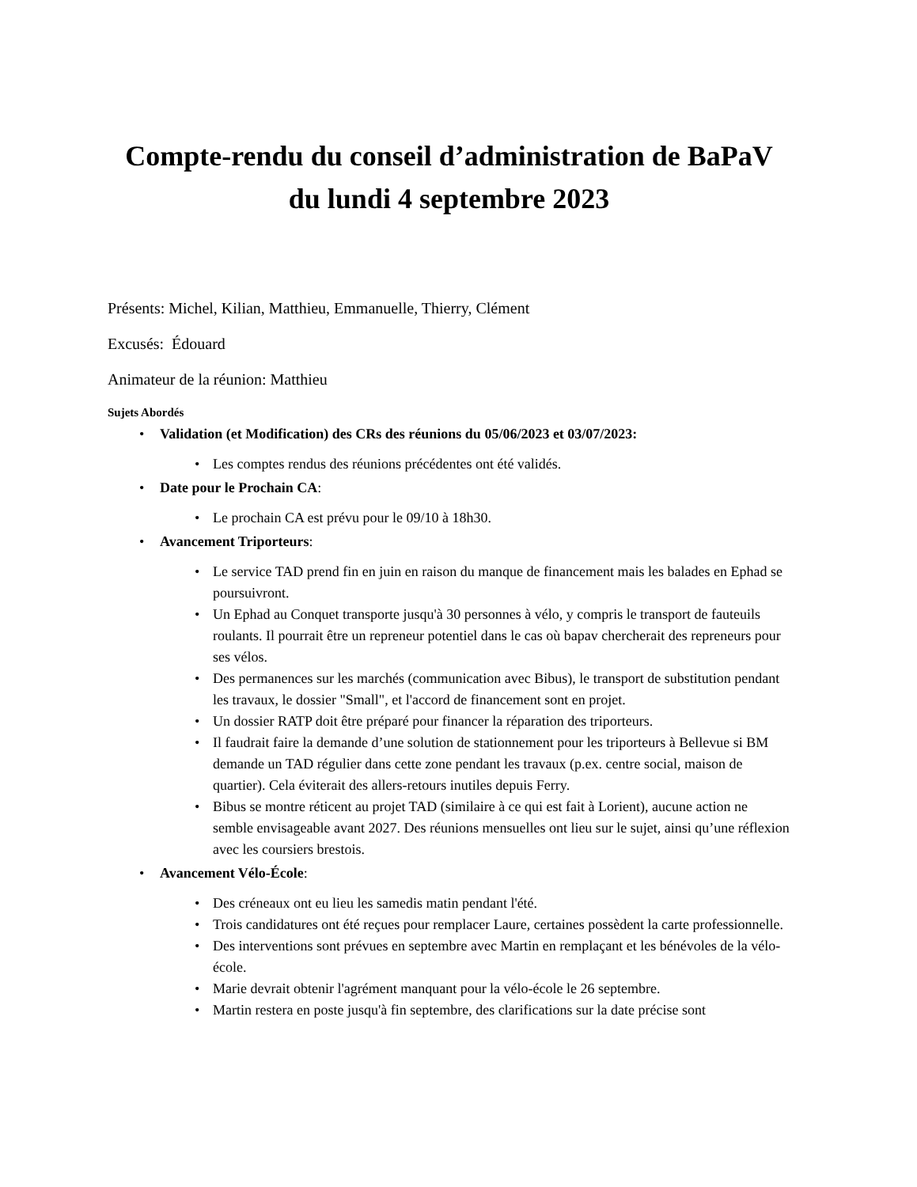Compte-rendu du conseil d’administration de BaPaV du lundi 4 septembre 2023
Présents: Michel, Kilian, Matthieu, Emmanuelle, Thierry, Clément
Excusés: Édouard
Animateur de la réunion: Matthieu
Sujets Abordés
• Validation (et Modification) des CRs des réunions du 05/06/2023 et 03/07/2023:
• Les comptes rendus des réunions précédentes ont été validés.
• Date pour le Prochain CA:
• Le prochain CA est prévu pour le 09/10 à 18h30.
• Avancement Triporteurs:
• Le service TAD prend fin en juin en raison du manque de financement mais les balades en Ephad se poursuivront.
• Un Ephad au Conquet transporte jusqu'à 30 personnes à vélo, y compris le transport de fauteuils roulants. Il pourrait être un repreneur potentiel dans le cas où bapav chercherait des repreneurs pour ses vélos.
• Des permanences sur les marchés (communication avec Bibus), le transport de substitution pendant les travaux, le dossier "Small", et l'accord de financement sont en projet.
• Un dossier RATP doit être préparé pour financer la réparation des triporteurs.
• Il faudrait faire la demande d’une solution de stationnement pour les triporteurs à Bellevue si BM demande un TAD régulier dans cette zone pendant les travaux (p.ex. centre social, maison de quartier). Cela éviterait des allers-retours inutiles depuis Ferry.
• Bibus se montre réticent au projet TAD (similaire à ce qui est fait à Lorient), aucune action ne semble envisageable avant 2027. Des réunions mensuelles ont lieu sur le sujet, ainsi qu’une réflexion avec les coursiers brestois.
• Avancement Vélo-École:
• Des créneaux ont eu lieu les samedis matin pendant l'été.
• Trois candidatures ont été reçues pour remplacer Laure, certaines possèdent la carte professionnelle.
• Des interventions sont prévues en septembre avec Martin en remplaçant et les bénévoles de la vélo-école.
• Marie devrait obtenir l'agrément manquant pour la vélo-école le 26 septembre.
• Martin restera en poste jusqu'à fin septembre, des clarifications sur la date précise sont